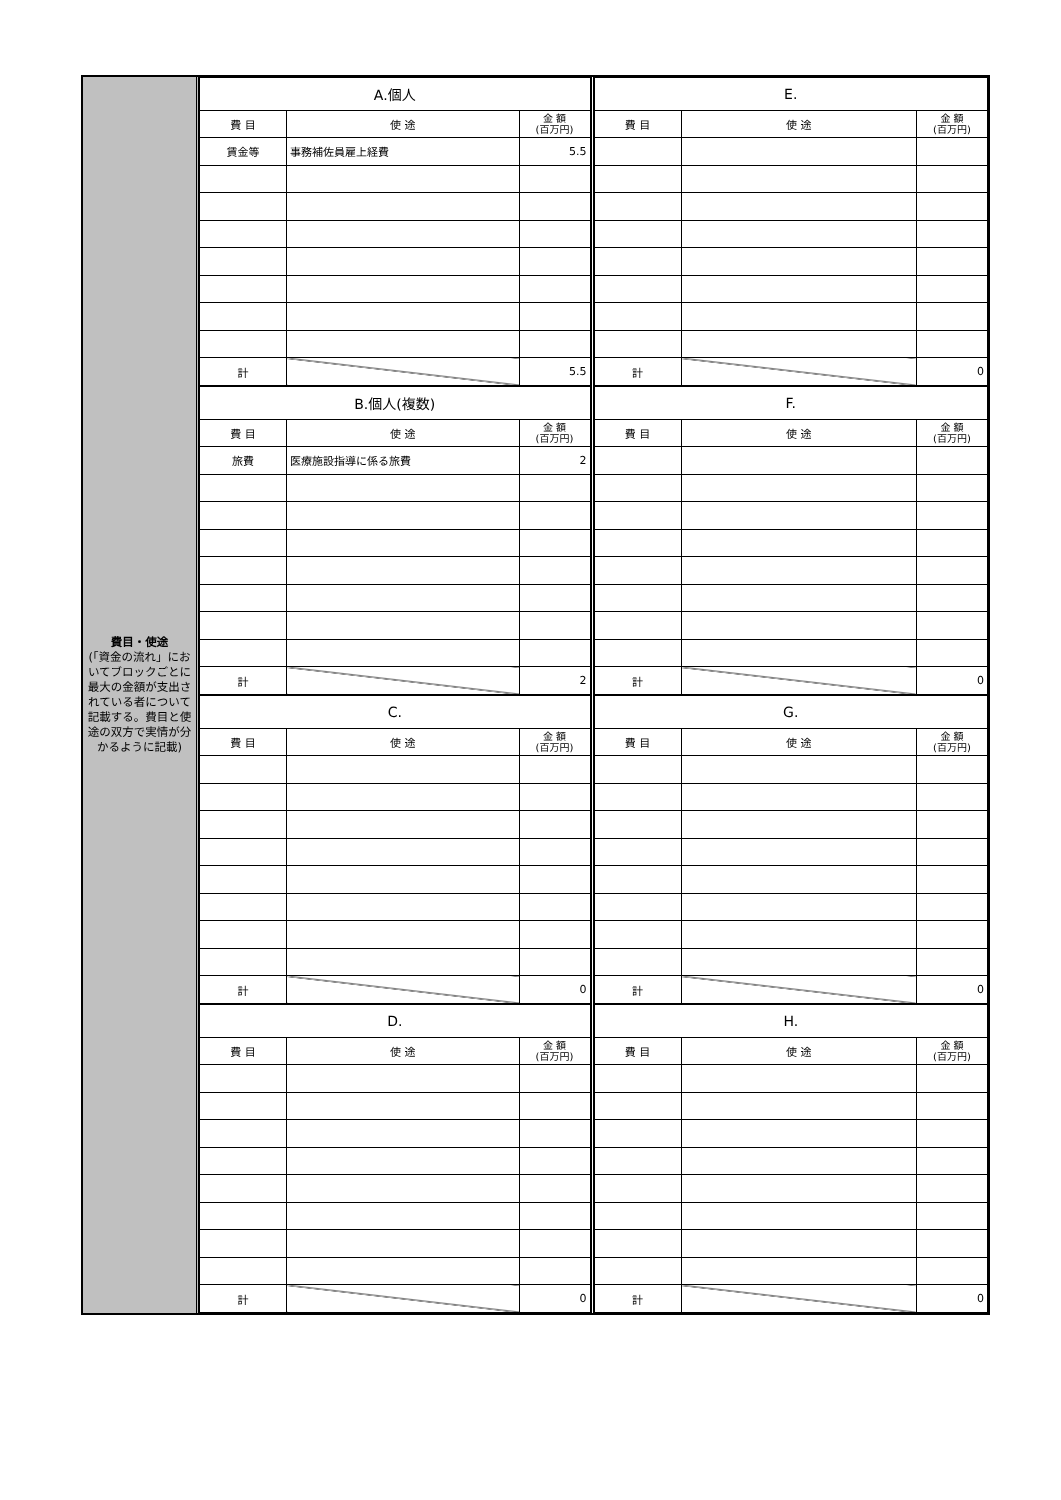費目・使途
(「資金の流れ」においてブロックごとに最大の金額が支出されている者について記載する。費目と使途の双方で実情が分かるように記載)
| A.個人 | | |
| --- | --- | --- |
| 費 目 | 使 途 | 金 額 (百万円) |
| 賃金等 | 事務補佐員雇上経費 | 5.5 |
| 計 | | 5.5 |
| E. | | |
| --- | --- | --- |
| 費 目 | 使 途 | 金 額 (百万円) |
| 計 | | 0 |
| B.個人(複数) | | |
| --- | --- | --- |
| 費 目 | 使 途 | 金 額 (百万円) |
| 旅費 | 医療施設指導に係る旅費 | 2 |
| 計 | | 2 |
| F. | | |
| --- | --- | --- |
| 費 目 | 使 途 | 金 額 (百万円) |
| 計 | | 0 |
| C. | | |
| --- | --- | --- |
| 費 目 | 使 途 | 金 額 (百万円) |
| 計 | | 0 |
| G. | | |
| --- | --- | --- |
| 費 目 | 使 途 | 金 額 (百万円) |
| 計 | | 0 |
| D. | | |
| --- | --- | --- |
| 費 目 | 使 途 | 金 額 (百万円) |
| 計 | | 0 |
| H. | | |
| --- | --- | --- |
| 費 目 | 使 途 | 金 額 (百万円) |
| 計 | | 0 |